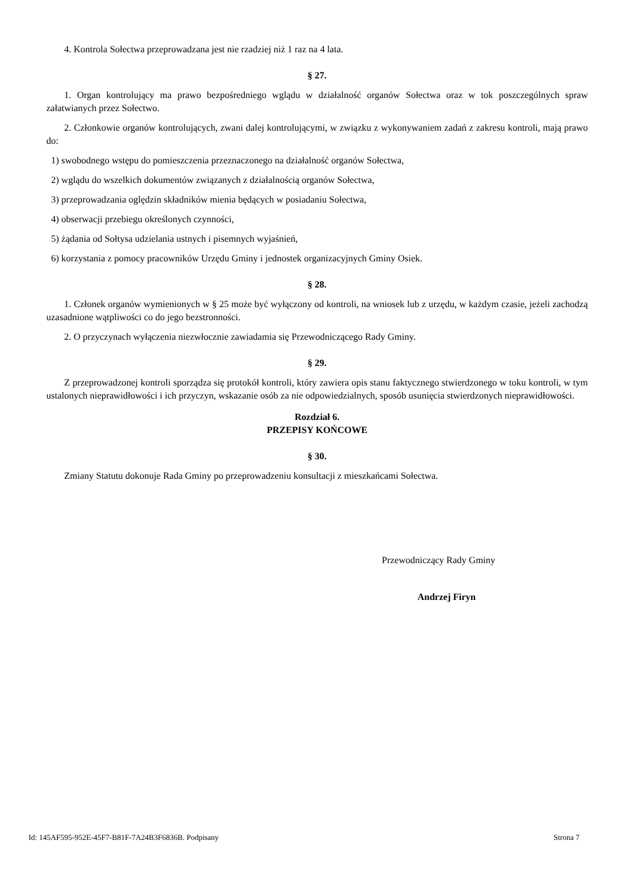4. Kontrola Sołectwa przeprowadzana jest nie rzadziej niż 1 raz na 4 lata.
§ 27.
1. Organ kontrolujący ma prawo bezpośredniego wglądu w działalność organów Sołectwa oraz w tok poszczególnych spraw załatwianych przez Sołectwo.
2. Członkowie organów kontrolujących, zwani dalej kontrolującymi, w związku z wykonywaniem zadań z zakresu kontroli, mają prawo do:
1) swobodnego wstępu do pomieszczenia przeznaczonego na działalność organów Sołectwa,
2) wglądu do wszelkich dokumentów związanych z działalnością organów Sołectwa,
3) przeprowadzania oględzin składników mienia będących w posiadaniu Sołectwa,
4) obserwacji przebiegu określonych czynności,
5) żądania od Sołtysa udzielania ustnych i pisemnych wyjaśnień,
6) korzystania z pomocy pracowników Urzędu Gminy i jednostek organizacyjnych Gminy Osiek.
§ 28.
1. Członek organów wymienionych w § 25 może być wyłączony od kontroli, na wniosek lub z urzędu, w każdym czasie, jeżeli zachodzą uzasadnione wątpliwości co do jego bezstronności.
2. O przyczynach wyłączenia niezwłocznie zawiadamia się Przewodniczącego Rady Gminy.
§ 29.
Z przeprowadzonej kontroli sporządza się protokół kontroli, który zawiera opis stanu faktycznego stwierdzonego w toku kontroli, w tym ustalonych nieprawidłowości i ich przyczyn, wskazanie osób za nie odpowiedzialnych, sposób usunięcia stwierdzonych nieprawidłowości.
Rozdział 6.
PRZEPISY KOŃCOWE
§ 30.
Zmiany Statutu dokonuje Rada Gminy po przeprowadzeniu konsultacji z mieszkańcami Sołectwa.
Przewodniczący Rady Gminy
Andrzej Firyn
Id: 145AF595-952E-45F7-B81F-7A24B3F6836B. Podpisany Strona 7